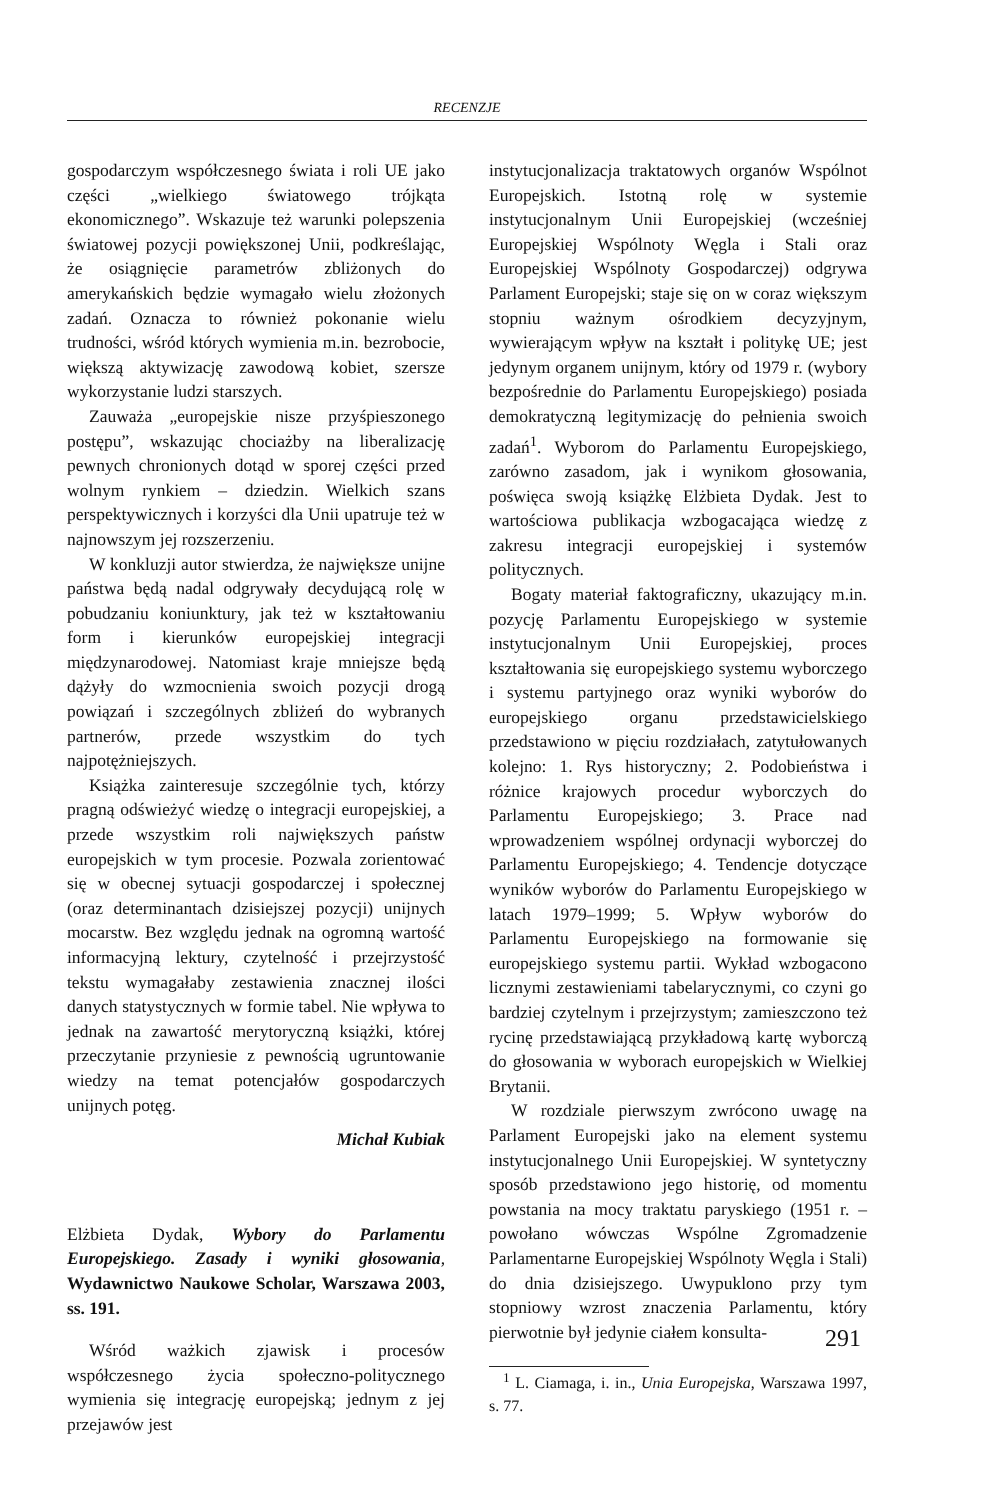RECENZJE
gospodarczym współczesnego świata i roli UE jako części „wielkiego światowego trójkąta ekonomicznego”. Wskazuje też warunki polepszenia światowej pozycji powiększonej Unii, podkreślając, że osiągnięcie parametrów zbliżonych do amerykańskich będzie wymagało wielu złożonych zadań. Oznacza to również pokonanie wielu trudności, wśród których wymienia m.in. bezrobocie, większą aktywizację zawodową kobiet, szersze wykorzystanie ludzi starszych.
Zauważa „europejskie nisze przyśpieszonego postępu”, wskazując chociażby na liberalizację pewnych chronionych dotąd w sporej części przed wolnym rynkiem – dziedzin. Wielkich szans perspektywicznych i korzyści dla Unii upatruje też w najnowszym jej rozszerzeniu.
W konkluzji autor stwierdza, że największe unijne państwa będą nadal odgrywały decydującą rolę w pobudzaniu koniunktury, jak też w kształtowaniu form i kierunków europejskiej integracji międzynarodowej. Natomiast kraje mniejsze będą dążyły do wzmocnienia swoich pozycji drogą powiązań i szczególnych zbliżeń do wybranych partnerów, przede wszystkim do tych najpotężniejszych.
Książka zainteresuje szczególnie tych, którzy pragną odświeżyć wiedzę o integracji europejskiej, a przede wszystkim roli największych państw europejskich w tym procesie. Pozwala zorientować się w obecnej sytuacji gospodarczej i społecznej (oraz determinantach dzisiejszej pozycji) unijnych mocarstw. Bez względu jednak na ogromną wartość informacyjną lektury, czytelność i przejrzystość tekstu wymagałaby zestawienia znacznej ilości danych statystycznych w formie tabel. Nie wpływa to jednak na zawartość merytoryczną książki, której przeczytanie przyniesie z pewnością ugruntowanie wiedzy na temat potencjałów gospodarczych unijnych potęg.
Michał Kubiak
Elżbieta Dydak, Wybory do Parlamentu Europejskiego. Zasady i wyniki głosowania, Wydawnictwo Naukowe Scholar, Warszawa 2003, ss. 191.
Wśród ważkich zjawisk i procesów współczesnego życia społeczno-politycznego wymienia się integrację europejską; jednym z jej przejawów jest
instytucjonalizacja traktatowych organów Wspólnot Europejskich. Istotną rolę w systemie instytucjonalnym Unii Europejskiej (wcześniej Europejskiej Wspólnoty Węgla i Stali oraz Europejskiej Wspólnoty Gospodarczej) odgrywa Parlament Europejski; staje się on w coraz większym stopniu ważnym ośrodkiem decyzyjnym, wywierającym wpływ na kształt i politykę UE; jest jedynym organem unijnym, który od 1979 r. (wybory bezpośrednie do Parlamentu Europejskiego) posiada demokratyczną legitymizację do pełnienia swoich zadań<sup>1</sup>. Wyborom do Parlamentu Europejskiego, zarówno zasadom, jak i wynikom głosowania, poświęca swoją książkę Elżbieta Dydak. Jest to wartościowa publikacja wzbogacająca wiedzę z zakresu integracji europejskiej i systemów politycznych.
Bogaty materiał faktograficzny, ukazujący m.in. pozycję Parlamentu Europejskiego w systemie instytucjonalnym Unii Europejskiej, proces kształtowania się europejskiego systemu wyborczego i systemu partyjnego oraz wyniki wyborów do europejskiego organu przedstawicielskiego przedstawiono w pięciu rozdziałach, zatytułowanych kolejno: 1. Rys historyczny; 2. Podobieństwa i różnice krajowych procedur wyborczych do Parlamentu Europejskiego; 3. Prace nad wprowadzeniem wspólnej ordynacji wyborczej do Parlamentu Europejskiego; 4. Tendencje dotyczące wyników wyborów do Parlamentu Europejskiego w latach 1979–1999; 5. Wpływ wyborów do Parlamentu Europejskiego na formowanie się europejskiego systemu partii. Wykład wzbogacono licznymi zestawieniami tabelarycznymi, co czyni go bardziej czytelnym i przejrzystym; zamieszczono też rycinę przedstawiającą przykładową kartę wyborczą do głosowania w wyborach europejskich w Wielkiej Brytanii.
W rozdziale pierwszym zwrócono uwagę na Parlament Europejski jako na element systemu instytucjonalnego Unii Europejskiej. W syntetyczny sposób przedstawiono jego historię, od momentu powstania na mocy traktatu paryskiego (1951 r. – powołano wówczas Wspólne Zgromadzenie Parlamentarne Europejskiej Wspólnoty Węgla i Stali) do dnia dzisiejszego. Uwypuklono przy tym stopniowy wzrost znaczenia Parlamentu, który pierwotnie był jedynie ciałem konsulta-
<sup>1</sup> L. Ciamaga, i. in., Unia Europejska, Warszawa 1997, s. 77.
291